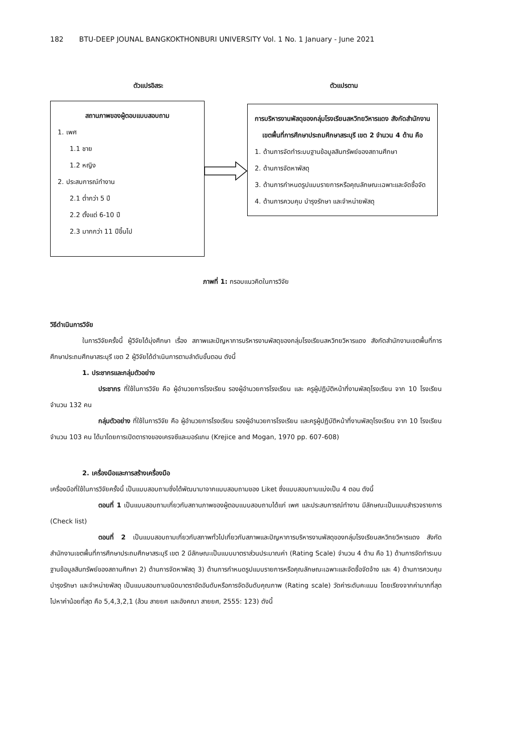182 BTU-DEEP JOUNAL BANGKOKTHONBURI UNIVERSITY Vol. 1 No. 1 January - June 2021
ตัวแปรอิสระ ตัวแปรตาม
สถานภาพของผู้ตอบแบบสอบถาม
1. เพศ
1.1 ชาย
1.2 หญิง
2. ประสบการณ์ทำงาน
2.1 ต่ำกว่า 5 ปี
2.2 ตั้งแต่ 6-10 ปี
2.3 มากกว่า 11 ปีขึ้นไป
การบริหารงานพัสดุของกลุ่มโรงเรียนสหวิทยวิหารแดง สังกัดสำนักงานเขตพื้นที่การศึกษาประถมศึกษาสระบุรี เขต 2 จำนวน 4 ด้าน คือ
1. ด้านการจัดทำระบบฐานข้อมูลสินทรัพย์ของสถานศึกษา
2. ด้านการจัดหาพัสดุ
3. ด้านการกำหนดรูปแบบรายการหรือคุณลักษณะเฉพาะและจัดซื้อจัด
4. ด้านการควบคุม บำรุงรักษา และจำหน่ายพัสดุ
ภาพที่ 1: กรอบแนวคิดในการวิจัย
วิธีดำเนินการวิจัย
ในการวิจัยครั้งนี้ ผู้วิจัยได้มุ่งศึกษา เรื่อง สภาพและปัญหาการบริหารงานพัสดุของกลุ่มโรงเรียนสหวิทยวิหารแดง สังกัดสำนักงานเขตพื้นที่การศึกษาประถมศึกษาสระบุรี เขต 2 ผู้วิจัยได้ดำเนินการตามลำดับขั้นตอน ดังนี้
1. ประชากรและกลุ่มตัวอย่าง
ประชากร ที่ใช้ในการวิจัย คือ ผู้อำนวยการโรงเรียน รองผู้อำนวยการโรงเรียน และ ครูผู้ปฏิบัติหน้าที่งานพัสดุโรงเรียน จาก 10 โรงเรียน จำนวน 132 คน
กลุ่มตัวอย่าง ที่ใช้ในการวิจัย คือ ผู้อำนวยการโรงเรียน รองผู้อำนวยการโรงเรียน และครูผู้ปฏิบัติหน้าที่งานพัสดุโรงเรียน จาก 10 โรงเรียน จำนวน 103 คน ได้มาโดยการเปิดตารางของเครจซีและมอร์แกน (Krejice and Mogan, 1970 pp. 607-608)
2. เครื่องมือและการสร้างเครื่องมือ
เครื่องมือที่ใช้ในการวิจัยครั้งนี้ เป็นแบบสอบถามซึ่งได้พัฒนามาจากแบบสอบถามของ Liket ซึ่งแบบสอบถามแบ่งเป็น 4 ตอน ดังนี้
ตอนที่ 1 เป็นแบบสอบถามเกี่ยวกับสถานภาพของผู้ตอบแบบสอบถามได้แก่ เพศ และประสบการณ์ทำงาน มีลักษณะเป็นแบบสำรวจรายการ (Check list)
ตอนที่ 2 เป็นแบบสอบถามเกี่ยวกับสภาพทั่วไปเกี่ยวกับสภาพและปัญหาการบริหารงานพัสดุของกลุ่มโรงเรียนสหวิทยวิหารแดง สังกัดสำนักงานเขตพื้นที่การศึกษาประถมศึกษาสระบุรี เขต 2 มีลักษณะเป็นแบบมาตราส่วนประมาณค่า (Rating Scale) จำนวน 4 ด้าน คือ 1) ด้านการจัดทำระบบฐานข้อมูลสินทรัพย์ของสถานศึกษา 2) ด้านการจัดหาพัสดุ 3) ด้านการกำหนดรูปแบบรายการหรือคุณลักษณะเฉพาะและจัดซื้อจัดจ้าง และ 4) ด้านการควบคุม บำรุงรักษา และจำหน่ายพัสดุ เป็นแบบสอบถามชนิดมาตราจัดอันดับหรือการจัดอันดับคุณภาพ (Rating scale) วัดค่าระดับคะแนน โดยเรียงจากค่ามากที่สุดไปหาค่าน้อยที่สุด คือ 5,4,3,2,1 (ล้วน สายยศ และอังคณา สายยศ, 2555: 123) ดังนี้